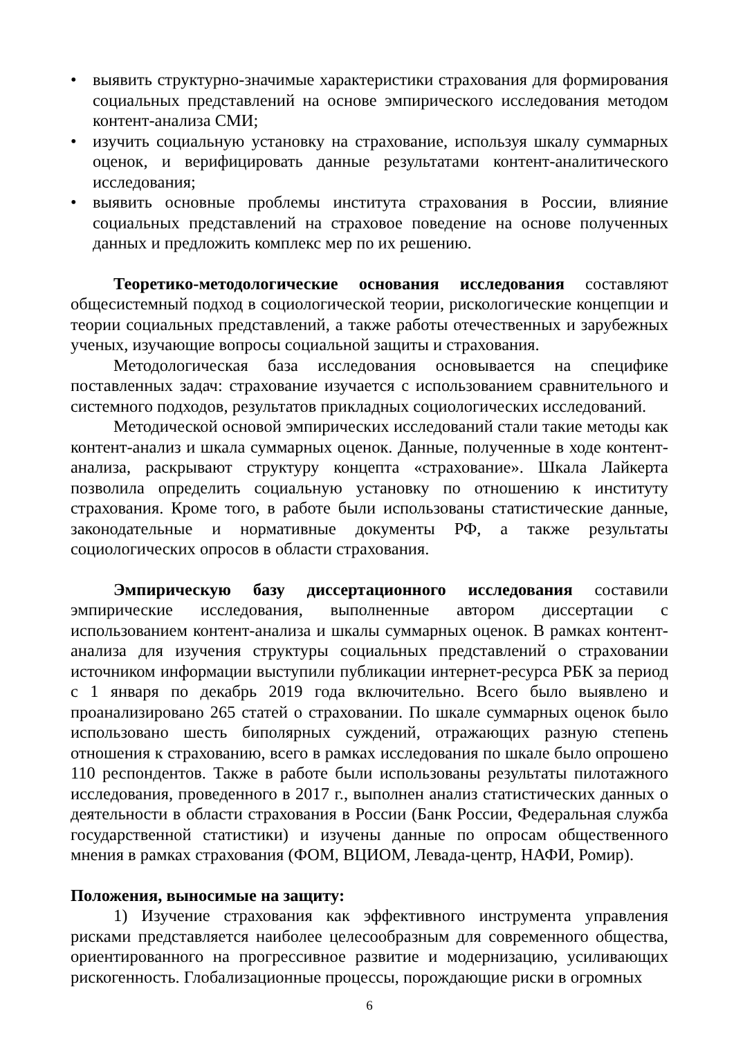• выявить структурно-значимые характеристики страхования для формирования социальных представлений на основе эмпирического исследования методом контент-анализа СМИ;
• изучить социальную установку на страхование, используя шкалу суммарных оценок, и верифицировать данные результатами контент-аналитического исследования;
• выявить основные проблемы института страхования в России, влияние социальных представлений на страховое поведение на основе полученных данных и предложить комплекс мер по их решению.
Теоретико-методологические основания исследования составляют общесистемный подход в социологической теории, рискологические концепции и теории социальных представлений, а также работы отечественных и зарубежных ученых, изучающие вопросы социальной защиты и страхования.
Методологическая база исследования основывается на специфике поставленных задач: страхование изучается с использованием сравнительного и системного подходов, результатов прикладных социологических исследований.
Методической основой эмпирических исследований стали такие методы как контент-анализ и шкала суммарных оценок. Данные, полученные в ходе контент-анализа, раскрывают структуру концепта «страхование». Шкала Лайкерта позволила определить социальную установку по отношению к институту страхования. Кроме того, в работе были использованы статистические данные, законодательные и нормативные документы РФ, а также результаты социологических опросов в области страхования.
Эмпирическую базу диссертационного исследования составили эмпирические исследования, выполненные автором диссертации с использованием контент-анализа и шкалы суммарных оценок. В рамках контент-анализа для изучения структуры социальных представлений о страховании источником информации выступили публикации интернет-ресурса РБК за период с 1 января по декабрь 2019 года включительно. Всего было выявлено и проанализировано 265 статей о страховании. По шкале суммарных оценок было использовано шесть биполярных суждений, отражающих разную степень отношения к страхованию, всего в рамках исследования по шкале было опрошено 110 респондентов. Также в работе были использованы результаты пилотажного исследования, проведенного в 2017 г., выполнен анализ статистических данных о деятельности в области страхования в России (Банк России, Федеральная служба государственной статистики) и изучены данные по опросам общественного мнения в рамках страхования (ФОМ, ВЦИОМ, Левада-центр, НАФИ, Ромир).
Положения, выносимые на защиту:
1) Изучение страхования как эффективного инструмента управления рисками представляется наиболее целесообразным для современного общества, ориентированного на прогрессивное развитие и модернизацию, усиливающих рискогенность. Глобализационные процессы, порождающие риски в огромных
6